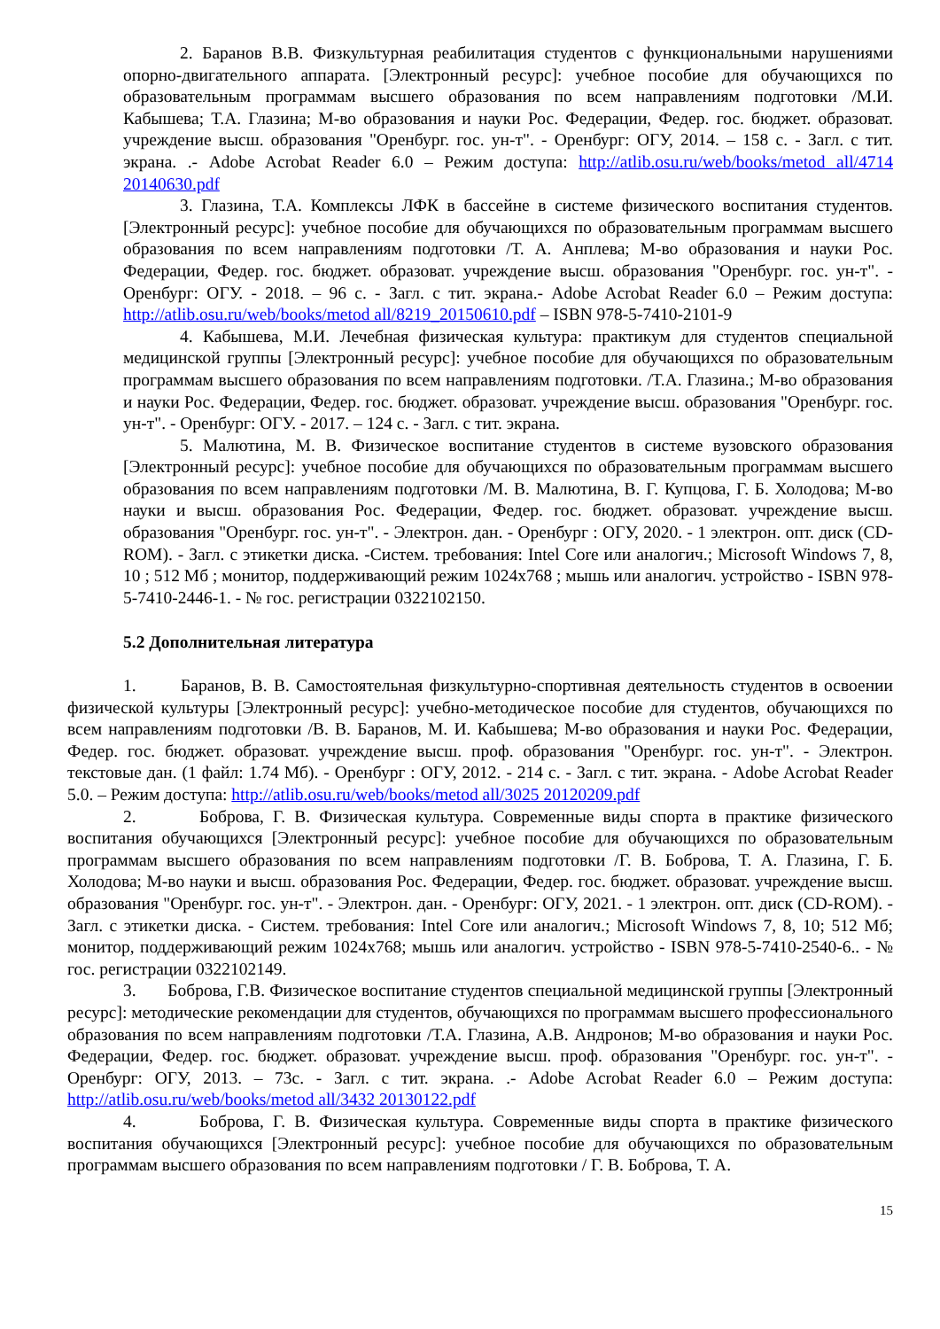2. Баранов В.В. Физкультурная реабилитация студентов с функциональными нарушениями опорно-двигательного аппарата. [Электронный ресурс]: учебное пособие для обучающихся по образовательным программам высшего образования по всем направлениям подготовки /М.И. Кабышева; Т.А. Глазина; М-во образования и науки Рос. Федерации, Федер. гос. бюджет. образоват. учреждение высш. образования "Оренбург. гос. ун-т". - Оренбург: ОГУ, 2014. – 158 с. - Загл. с тит. экрана. .- Adobe Acrobat Reader 6.0 – Режим доступа: http://atlib.osu.ru/web/books/metod all/4714 20140630.pdf
3. Глазина, Т.А. Комплексы ЛФК в бассейне в системе физического воспитания студентов. [Электронный ресурс]: учебное пособие для обучающихся по образовательным программам высшего образования по всем направлениям подготовки /Т. А. Анплева; М-во образования и науки Рос. Федерации, Федер. гос. бюджет. образоват. учреждение высш. образования "Оренбург. гос. ун-т". - Оренбург: ОГУ. - 2018. – 96 с. - Загл. с тит. экрана.- Adobe Acrobat Reader 6.0 – Режим доступа: http://atlib.osu.ru/web/books/metod all/8219_20150610.pdf – ISBN 978-5-7410-2101-9
4. Кабышева, М.И. Лечебная физическая культура: практикум для студентов специальной медицинской группы [Электронный ресурс]: учебное пособие для обучающихся по образовательным программам высшего образования по всем направлениям подготовки. /Т.А. Глазина.; М-во образования и науки Рос. Федерации, Федер. гос. бюджет. образоват. учреждение высш. образования "Оренбург. гос. ун-т". - Оренбург: ОГУ. - 2017. – 124 с. - Загл. с тит. экрана.
5. Малютина, М. В. Физическое воспитание студентов в системе вузовского образования [Электронный ресурс]: учебное пособие для обучающихся по образовательным программам высшего образования по всем направлениям подготовки /М. В. Малютина, В. Г. Купцова, Г. Б. Холодова; М-во науки и высш. образования Рос. Федерации, Федер. гос. бюджет. образоват. учреждение высш. образования "Оренбург. гос. ун-т". - Электрон. дан. - Оренбург : ОГУ, 2020. - 1 электрон. опт. диск (CD-ROM). - Загл. с этикетки диска. -Систем. требования: Intel Core или аналогич.; Microsoft Windows 7, 8, 10 ; 512 Мб ; монитор, поддерживающий режим 1024x768 ; мышь или аналогич. устройство - ISBN 978-5-7410-2446-1. - № гос. регистрации 0322102150.
5.2 Дополнительная литература
1. Баранов, В. В. Самостоятельная физкультурно-спортивная деятельность студентов в освоении физической культуры [Электронный ресурс]: учебно-методическое пособие для студентов, обучающихся по всем направлениям подготовки /В. В. Баранов, М. И. Кабышева; М-во образования и науки Рос. Федерации, Федер. гос. бюджет. образоват. учреждение высш. проф. образования "Оренбург. гос. ун-т". - Электрон. текстовые дан. (1 файл: 1.74 Мб). - Оренбург : ОГУ, 2012. - 214 с. - Загл. с тит. экрана. - Adobe Acrobat Reader 5.0. – Режим доступа: http://atlib.osu.ru/web/books/metod all/3025 20120209.pdf
2. Боброва, Г. В. Физическая культура. Современные виды спорта в практике физического воспитания обучающихся [Электронный ресурс]: учебное пособие для обучающихся по образовательным программам высшего образования по всем направлениям подготовки /Г. В. Боброва, Т. А. Глазина, Г. Б. Холодова; М-во науки и высш. образования Рос. Федерации, Федер. гос. бюджет. образоват. учреждение высш. образования "Оренбург. гос. ун-т". - Электрон. дан. - Оренбург: ОГУ, 2021. - 1 электрон. опт. диск (CD-ROM). - Загл. с этикетки диска. - Систем. требования: Intel Core или аналогич.; Microsoft Windows 7, 8, 10; 512 Мб; монитор, поддерживающий режим 1024x768; мышь или аналогич. устройство - ISBN 978-5-7410-2540-6.. - № гос. регистрации 0322102149.
3. Боброва, Г.В. Физическое воспитание студентов специальной медицинской группы [Электронный ресурс]: методические рекомендации для студентов, обучающихся по программам высшего профессионального образования по всем направлениям подготовки /Т.А. Глазина, А.В. Андронов; М-во образования и науки Рос. Федерации, Федер. гос. бюджет. образоват. учреждение высш. проф. образования "Оренбург. гос. ун-т". - Оренбург: ОГУ, 2013. – 73с. - Загл. с тит. экрана. .- Adobe Acrobat Reader 6.0 – Режим доступа: http://atlib.osu.ru/web/books/metod all/3432 20130122.pdf
4. Боброва, Г. В. Физическая культура. Современные виды спорта в практике физического воспитания обучающихся [Электронный ресурс]: учебное пособие для обучающихся по образовательным программам высшего образования по всем направлениям подготовки / Г. В. Боброва, Т. А.
15